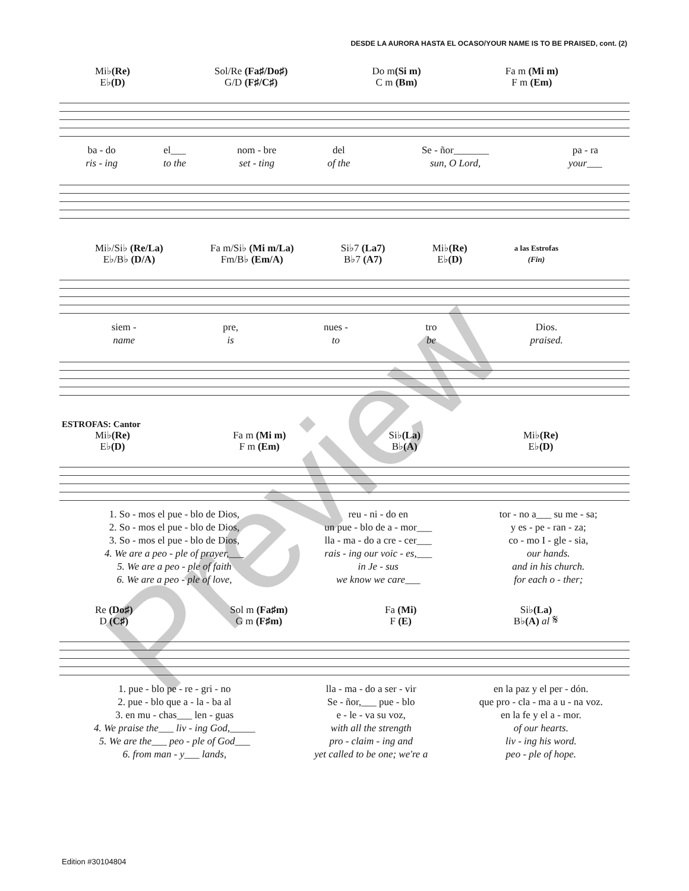DESDE LA AURORA HASTA EL OCASO/YOUR NAME IS TO BE PRAISED, cont. (2)
Mi♭(Re)
E♭(D)
Sol/Re (Fa♯/Do♯)
G/D (F♯/C♯)
Do m(Si m)
C m (Bm)
Fa m (Mi m)
F m (Em)
| ba - do | el___ | nom - bre | del | Se - ñor_______ | pa - ra |
| ris - ing | to the | set - ting | of the | sun, O Lord, | your___ |
Mi♭/Si♭ (Re/La)
E♭/B♭ (D/A)
Fa m/Si♭ (Mi m/La)
Fm/B♭ (Em/A)
Si♭7 (La7)
B♭7 (A7)
Mi♭(Re)
E♭(D)
a las Estrofas
(Fin)
| siem - | pre, | nues - | tro | Dios. |
| name | is | to | be | praised. |
ESTROFAS: Cantor
Mi♭(Re)
E♭(D)
Fa m (Mi m)
F m (Em)
Si♭(La)
B♭(A)
Mi♭(Re)
E♭(D)
| 1. So - mos el pue - blo de Dios, | reu - ni - do en | tor - no a___ su me - sa; |
| 2. So - mos el pue - blo de Dios, | un pue - blo de a - mor___ | y es - pe - ran - za; |
| 3. So - mos el pue - blo de Dios, | lla - ma - do a cre - cer___ | co - mo I - gle - sia, |
| 4. We are a peo - ple of prayer,___ | rais - ing our voic - es,___ | our hands. |
| 5. We are a peo - ple of faith | in Je - sus | and in his church. |
| 6. We are a peo - ple of love, | we know we care___ | for each o - ther; |
Re (Do♯)
D (C♯)
Sol m (Fa♯m)
G m (F♯m)
Fa (Mi)
F (E)
Si♭(La)
B♭(A) al 𝄋
| 1. pue - blo pe - re - gri - no | lla - ma - do a ser - vir | en la paz y el per - dón. |
| 2. pue - blo que a - la - ba al | Se - ñor,___ pue - blo | que pro - cla - ma a u - na voz. |
| 3. en mu - chas___ len - guas | e - le - va su voz, | en la fe y el a - mor. |
| 4. We praise the___ liv - ing God,_____ | with all the strength | of our hearts. |
| 5. We are the___ peo - ple of God___ | pro - claim - ing and | liv - ing his word. |
| 6. from man - y___ lands, | yet called to be one; we're a | peo - ple of hope. |
Preview
Edition #30104804